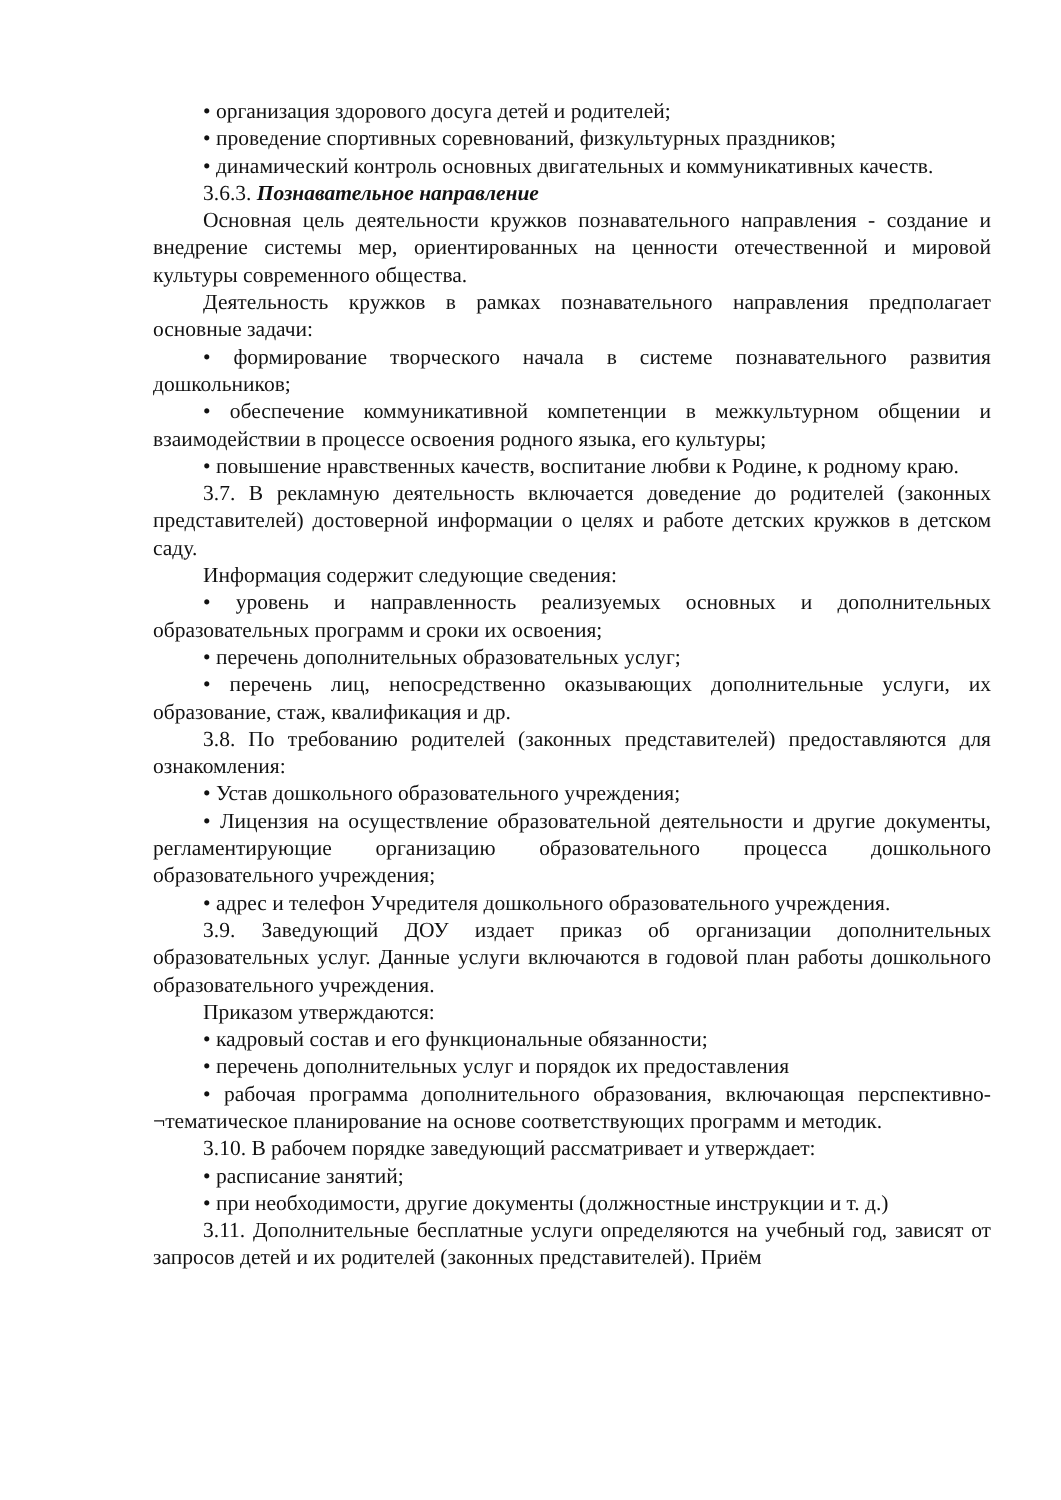• организация здорового досуга детей и родителей;
• проведение спортивных соревнований, физкультурных праздников;
• динамический контроль основных двигательных и коммуникативных качеств.
3.6.3. Познавательное направление
Основная цель деятельности кружков познавательного направления - создание и внедрение системы мер, ориентированных на ценности отечественной и мировой культуры современного общества.
Деятельность кружков в рамках познавательного направления предполагает основные задачи:
• формирование творческого начала в системе познавательного развития дошкольников;
• обеспечение коммуникативной компетенции в межкультурном общении и взаимодействии в процессе освоения родного языка, его культуры;
• повышение нравственных качеств, воспитание любви к Родине, к родному краю.
3.7. В рекламную деятельность включается доведение до родителей (законных представителей) достоверной информации о целях и работе детских кружков в детском саду.
Информация содержит следующие сведения:
• уровень и направленность реализуемых основных и дополнительных образовательных программ и сроки их освоения;
• перечень дополнительных образовательных услуг;
• перечень лиц, непосредственно оказывающих дополнительные услуги, их образование, стаж, квалификация и др.
3.8. По требованию родителей (законных представителей) предоставляются для ознакомления:
• Устав дошкольного образовательного учреждения;
• Лицензия на осуществление образовательной деятельности и другие документы, регламентирующие организацию образовательного процесса дошкольного образовательного учреждения;
• адрес и телефон Учредителя дошкольного образовательного учреждения.
3.9. Заведующий ДОУ издает приказ об организации дополнительных образовательных услуг. Данные услуги включаются в годовой план работы дошкольного образовательного учреждения.
Приказом утверждаются:
• кадровый состав и его функциональные обязанности;
• перечень дополнительных услуг и порядок их предоставления
• рабочая программа дополнительного образования, включающая перспективно-¬тематическое планирование на основе соответствующих программ и методик.
3.10. В рабочем порядке заведующий рассматривает и утверждает:
• расписание занятий;
• при необходимости, другие документы (должностные инструкции и т. д.)
3.11. Дополнительные бесплатные услуги определяются на учебный год, зависят от запросов детей и их родителей (законных представителей). Приём